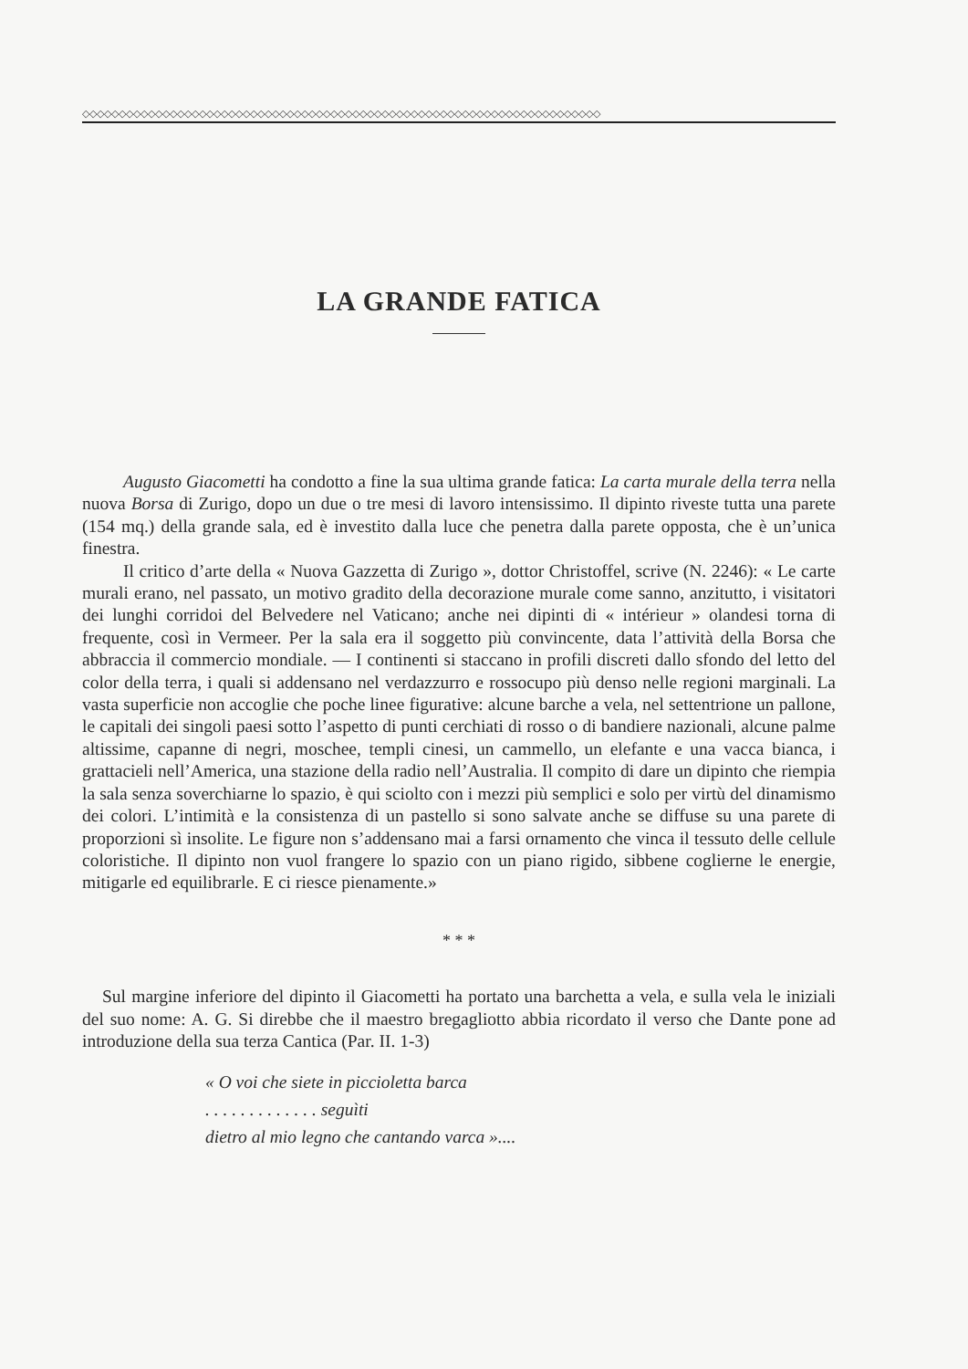◇◇◇◇◇◇◇◇◇◇◇◇◇◇◇◇◇◇◇◇◇◇◇◇◇◇◇◇◇◇◇◇◇◇◇◇◇◇◇◇◇◇◇◇◇◇◇◇◇◇◇◇◇◇◇◇◇◇◇◇◇◇◇◇◇◇◇◇◇◇◇
LA GRANDE FATICA
Augusto Giacometti ha condotto a fine la sua ultima grande fatica: La carta murale della terra nella nuova Borsa di Zurigo, dopo un due o tre mesi di lavoro intensissimo. Il dipinto riveste tutta una parete (154 mq.) della grande sala, ed è investito dalla luce che penetra dalla parete opposta, che è un’unica finestra.
Il critico d’arte della « Nuova Gazzetta di Zurigo », dottor Christoffel, scrive (N. 2246): « Le carte murali erano, nel passato, un motivo gradito della decorazione murale come sanno, anzitutto, i visitatori dei lunghi corridoi del Belvedere nel Vaticano; anche nei dipinti di « intérieur » olandesi torna di frequente, così in Vermeer. Per la sala era il soggetto più convincente, data l’attività della Borsa che abbraccia il commercio mondiale. — I continenti si staccano in profili discreti dallo sfondo del letto del color della terra, i quali si addensano nel verdazzurro e rossocupo più denso nelle regioni marginali. La vasta superficie non accoglie che poche linee figurative: alcune barche a vela, nel settentrione un pallone, le capitali dei singoli paesi sotto l’aspetto di punti cerchiati di rosso o di bandiere nazionali, alcune palme altissime, capanne di negri, moschee, templi cinesi, un cammello, un elefante e una vacca bianca, i grattacieli nell’America, una stazione della radio nell’Australia. Il compito di dare un dipinto che riempia la sala senza soverchiarne lo spazio, è qui sciolto con i mezzi più semplici e solo per virtù del dinamismo dei colori. L’intimità e la consistenza di un pastello si sono salvate anche se diffuse su una parete di proporzioni sì insolite. Le figure non s’addensano mai a farsi ornamento che vinca il tessuto delle cellule coloristiche. Il dipinto non vuol frangere lo spazio con un piano rigido, sibbene coglierne le energie, mitigarle ed equilibrarle. E ci riesce pienamente.»
* * *
Sul margine inferiore del dipinto il Giacometti ha portato una barchetta a vela, e sulla vela le iniziali del suo nome: A. G. Si direbbe che il maestro bregagliotto abbia ricordato il verso che Dante pone ad introduzione della sua terza Cantica (Par. II. 1-3)
« O voi che siete in piccioletta barca
. . . . . . . . . . . . . seguìti
dietro al mio legno che cantando varca »....